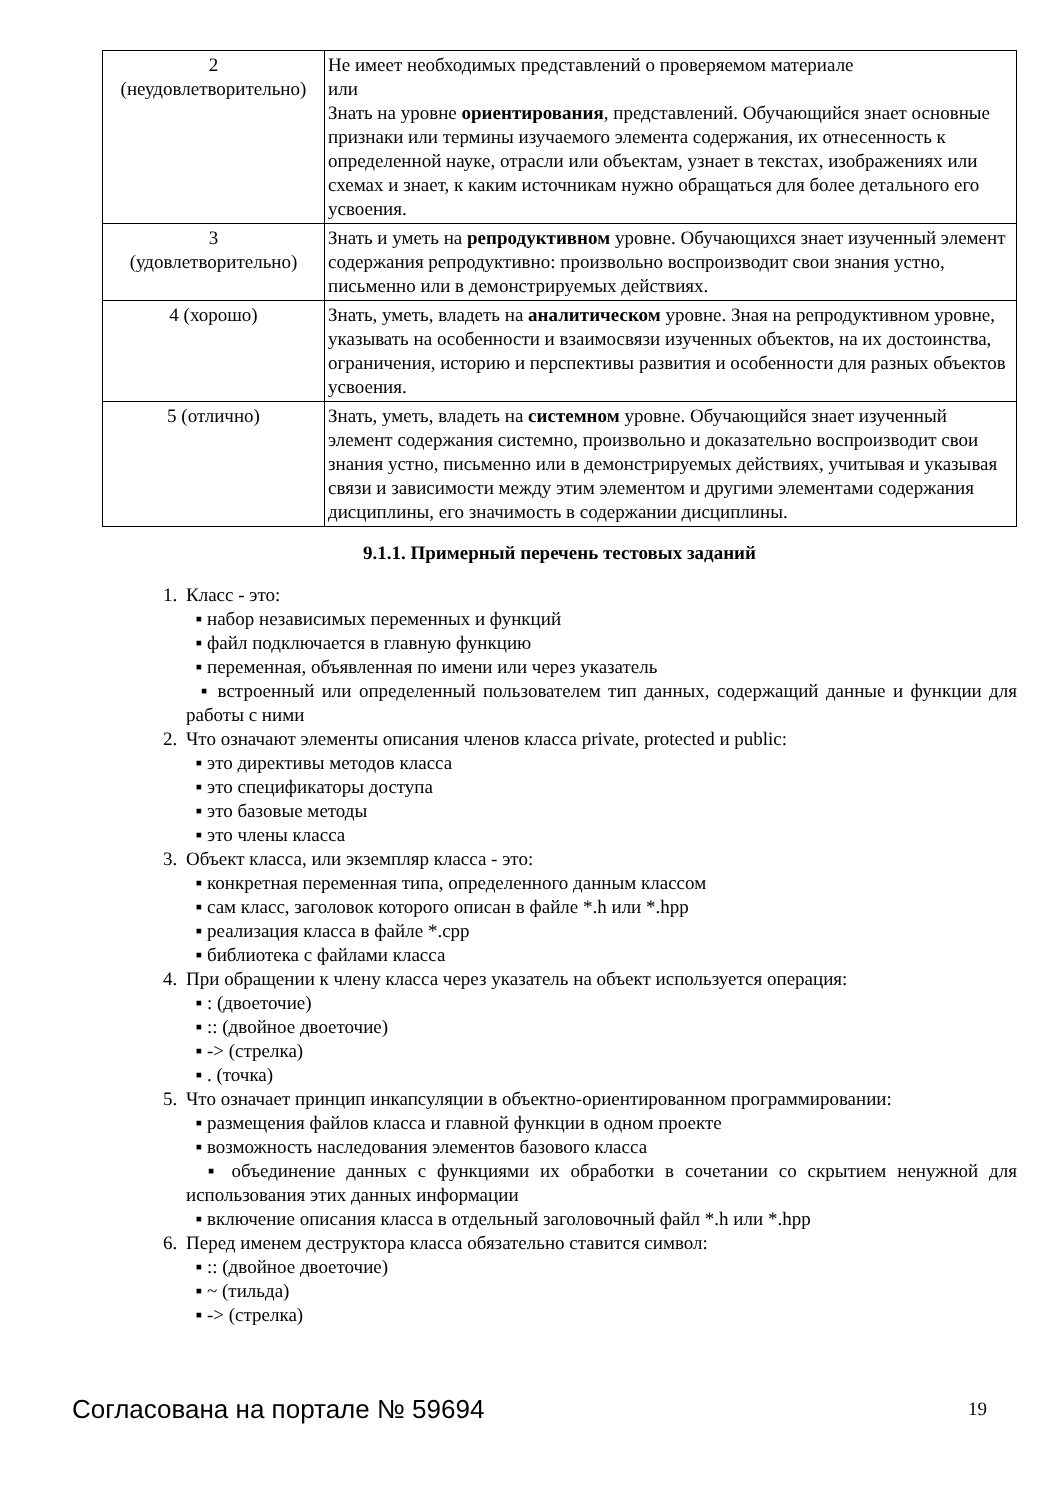| 2 (неудовлетворительно) | Не имеет необходимых представлений о проверяемом материале или Знать на уровне ориентирования , представлений. Обучающийся знает основные признаки или термины изучаемого элемента содержания, их отнесенность к определенной науке, отрасли или объектам, узнает в текстах, изображениях или схемах и знает, к каким источникам нужно обращаться для более детального его усвоения. |
| 3 (удовлетворительно) | Знать и уметь на репродуктивном уровне. Обучающихся знает изученный элемент содержания репродуктивно: произвольно воспроизводит свои знания устно, письменно или в демонстрируемых действиях. |
| 4 (хорошо) | Знать, уметь, владеть на аналитическом уровне. Зная на репродуктивном уровне, указывать на особенности и взаимосвязи изученных объектов, на их достоинства, ограничения, историю и перспективы развития и особенности для разных объектов усвоения. |
| 5 (отлично) | Знать, уметь, владеть на системном уровне. Обучающийся знает изученный элемент содержания системно, произвольно и доказательно воспроизводит свои знания устно, письменно или в демонстрируемых действиях, учитывая и указывая связи и зависимости между этим элементом и другими элементами содержания дисциплины, его значимость в содержании дисциплины. |
9.1.1. Примерный перечень тестовых заданий
1. Класс - это:
▪ набор независимых переменных и функций
▪ файл подключается в главную функцию
▪ переменная, объявленная по имени или через указатель
▪ встроенный или определенный пользователем тип данных, содержащий данные и функции для работы с ними
2. Что означают элементы описания членов класса private, protected и public:
▪ это директивы методов класса
▪ это спецификаторы доступа
▪ это базовые методы
▪ это члены класса
3. Объект класса, или экземпляр класса - это:
▪ конкретная переменная типа, определенного данным классом
▪ сам класс, заголовок которого описан в файле *.h или *.hpp
▪ реализация класса в файле *.cpp
▪ библиотека с файлами класса
4. При обращении к члену класса через указатель на объект используется операция:
▪ : (двоеточие)
▪ :: (двойное двоеточие)
▪ -> (стрелка)
▪ . (точка)
5. Что означает принцип инкапсуляции в объектно-ориентированном программировании:
▪ размещения файлов класса и главной функции в одном проекте
▪ возможность наследования элементов базового класса
▪ объединение данных с функциями их обработки в сочетании со скрытием ненужной для использования этих данных информации
▪ включение описания класса в отдельный заголовочный файл *.h или *.hpp
6. Перед именем деструктора класса обязательно ставится символ:
▪ :: (двойное двоеточие)
▪ ~ (тильда)
▪ -> (стрелка)
Согласована на портале № 59694 19